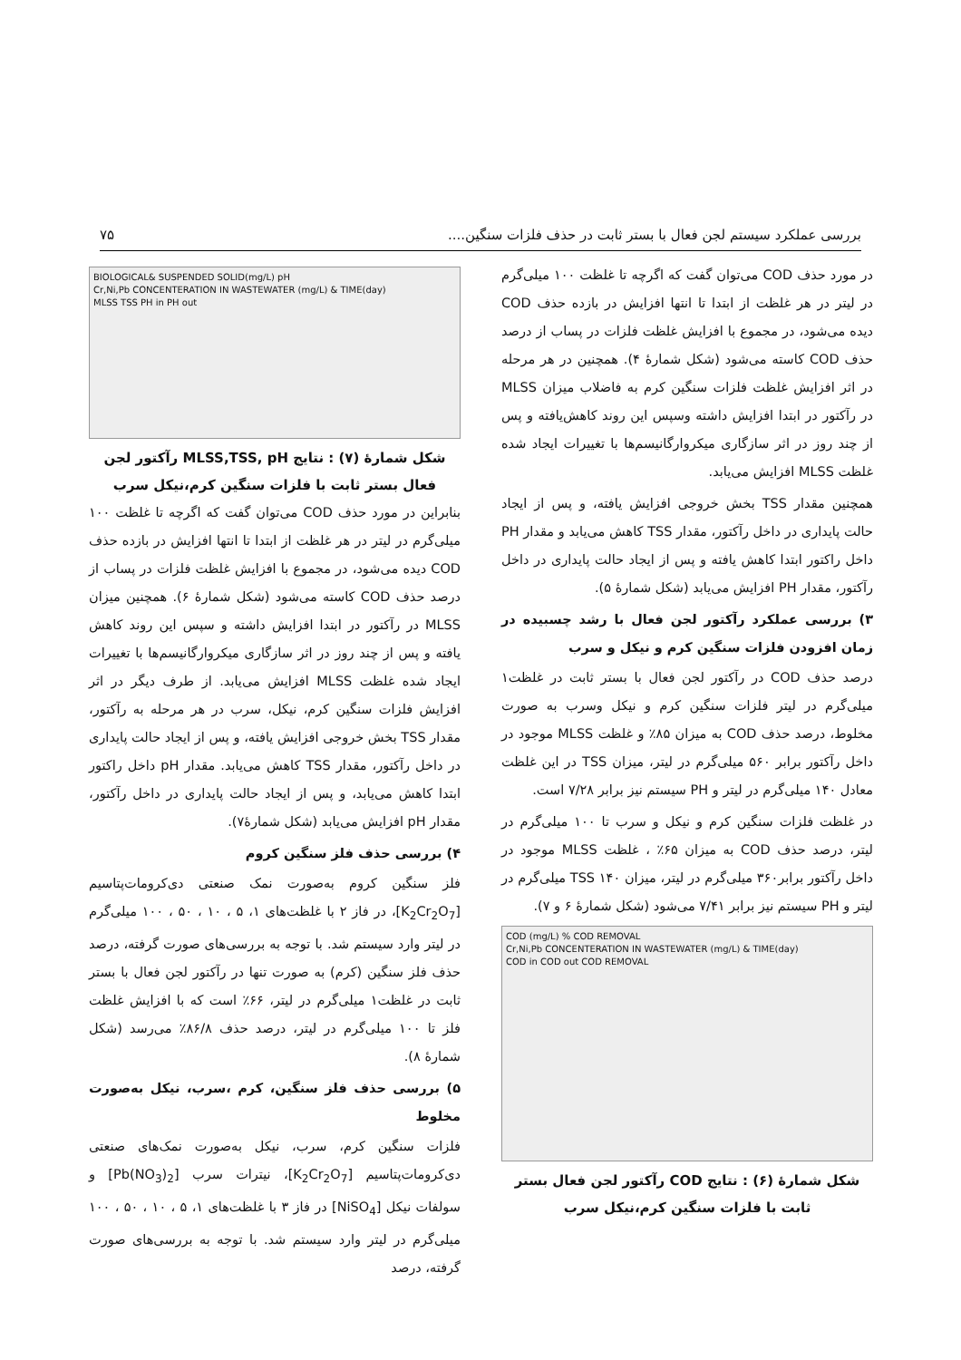بررسی عملکرد سیستم لجن فعال با بستر ثابت در حذف فلزات سنگین.... ۷۵
در مورد حذف COD می‌توان گفت که اگرچه تا غلظت ۱۰۰ میلی‌گرم در لیتر در هر غلظت از ابتدا تا انتها افزایش در بازده حذف COD دیده می‌شود، در مجموع با افزایش غلظت فلزات در پساب از درصد حذف COD کاسته می‌شود (شکل شمارهٔ ۴). همچنین در هر مرحله در اثر افزایش غلظت فلزات سنگین کرم به فاضلاب میزان MLSS در رآکتور در ابتدا افزایش داشته وسپس این روند کاهش‌یافته و پس از چند روز در اثر سازگاری میکروارگانیسم‌ها با تغییرات ایجاد شده غلظت MLSS افزایش می‌یابد.
همچنین مقدار TSS بخش خروجی افزایش یافته، و پس از ایجاد حالت پایداری در داخل رآکتور، مقدار TSS کاهش می‌یابد و مقدار PH داخل راکتور ابتدا کاهش یافته و پس از ایجاد حالت پایداری در داخل رآکتور، مقدار PH افزایش می‌یابد (شکل شمارهٔ ۵).
۳) بررسی عملکرد رآکتور لجن فعال با رشد چسبیده در زمان افزودن فلزات سنگین کرم و نیکل و سرب
درصد حذف COD در رآکتور لجن فعال با بستر ثابت در غلظت۱ میلی‌گرم در لیتر فلزات سنگین کرم و نیکل وسرب به صورت مخلوط، درصد حذف COD به میزان ۸۵٪ و غلظت MLSS موجود در داخل رآکتور برابر ۵۶۰ میلی‌گرم در لیتر، میزان TSS در این غلظت معادل ۱۴۰ میلی‌گرم در لیتر و PH سیستم نیز برابر ۷/۲۸ است.
در غلظت فلزات سنگین کرم و نیکل و سرب تا ۱۰۰ میلی‌گرم در لیتر، درصد حذف COD به میزان ۶۵٪ ، غلظت MLSS موجود در داخل رآکتور برابر۳۶۰ میلی‌گرم در لیتر، میزان TSS ۱۴۰ میلی‌گرم در لیتر و PH سیستم نیز برابر ۷/۴۱ می‌شود (شکل شمارهٔ ۶ و ۷).
COD (mg/L) % COD REMOVAL
Cr,Ni,Pb CONCENTERATION IN WASTEWATER (mg/L) & TIME(day)
COD in COD out COD REMOVAL
شکل شمارهٔ (۶) : نتایج COD رآکتور لجن فعال بستر ثابت با فلزات سنگین کرم،نیکل سرب
BIOLOGICAL& SUSPENDED SOLID(mg/L) pH
Cr,Ni,Pb CONCENTERATION IN WASTEWATER (mg/L) & TIME(day)
MLSS TSS PH in PH out
شکل شمارهٔ (۷) : نتایج MLSS,TSS, pH رآکتور لجن فعال بستر ثابت با فلزات سنگین کرم،نیکل سرب
بنابراین در مورد حذف COD می‌توان گفت که اگرچه تا غلظت ۱۰۰ میلی‌گرم در لیتر در هر غلظت از ابتدا تا انتها افزایش در بازده حذف COD دیده می‌شود، در مجموع با افزایش غلظت فلزات در پساب از درصد حذف COD کاسته می‌شود (شکل شمارهٔ ۶). همچنین میزان MLSS در رآکتور در ابتدا افزایش داشته و سپس این روند کاهش یافته و پس از چند روز در اثر سازگاری میکروارگانیسم‌ها با تغییرات ایجاد شده غلظت MLSS افزایش می‌یابد. از طرف دیگر در اثر افزایش فلزات سنگین کرم، نیکل، سرب در هر مرحله به رآکتور، مقدار TSS بخش خروجی افزایش یافته، و پس از ایجاد حالت پایداری در داخل رآکتور، مقدار TSS کاهش می‌یابد. مقدار pH داخل راکتور ابتدا کاهش می‌یابد، و پس از ایجاد حالت پایداری در داخل رآکتور، مقدار pH افزایش می‌یابد (شکل شمارهٔ۷).
۴) بررسی حذف فلز سنگین کروم
فلز سنگین کروم به‌صورت نمک صنعتی دی‌کرومات‌پتاسیم [K<sub>2</sub>Cr<sub>2</sub>O<sub>7</sub>]، در فاز ۲ با غلظت‌های ۱، ۵ ، ۱۰ ، ۵۰ ، ۱۰۰ میلی‌گرم در لیتر وارد سیستم شد. با توجه به بررسی‌های صورت گرفته، درصد حذف فلز سنگین (کرم) به صورت تنها در رآکتور لجن فعال با بستر ثابت در غلظت۱ میلی‌گرم در لیتر، ۶۶٪ است که با افزایش غلظت فلز تا ۱۰۰ میلی‌گرم در لیتر، درصد حذف ۸۶/۸٪ می‌رسد (شکل شمارهٔ ۸).
۵) بررسی حذف فلز سنگین، کرم ،سرب، نیکل به‌صورت مخلوط
فلزات سنگین کرم، سرب، نیکل به‌صورت نمک‌های صنعتی دی‌کرومات‌پتاسیم [K<sub>2</sub>Cr<sub>2</sub>O<sub>7</sub>]، نیترات سرب [Pb(NO<sub>3</sub>)<sub>2</sub>] و سولفات نیکل [NiSO<sub>4</sub>] در فاز ۳ با غلظت‌های ۱، ۵ ، ۱۰ ، ۵۰ ، ۱۰۰ میلی‌گرم در لیتر وارد سیستم شد. با توجه به بررسی‌های صورت گرفته، درصد